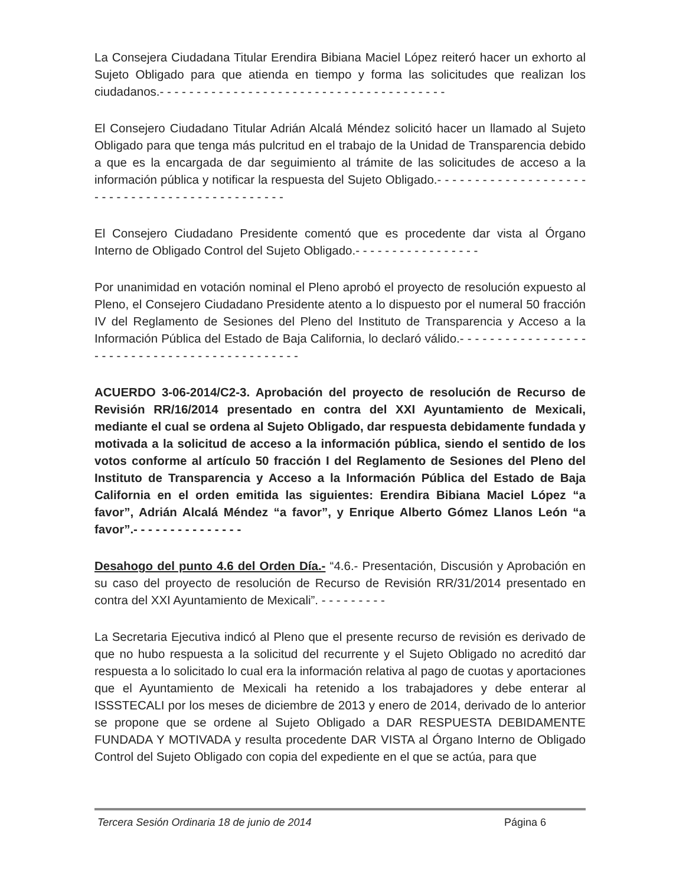La Consejera Ciudadana Titular Erendira Bibiana Maciel López reiteró hacer un exhorto al Sujeto Obligado para que atienda en tiempo y forma las solicitudes que realizan los ciudadanos.- - - - - - - - - - - - - - - - - - - - - - - - - - - - - - - - - - - - - - -
El Consejero Ciudadano Titular Adrián Alcalá Méndez solicitó hacer un llamado al Sujeto Obligado para que tenga más pulcritud en el trabajo de la Unidad de Transparencia debido a que es la encargada de dar seguimiento al trámite de las solicitudes de acceso a la información pública y notificar la respuesta del Sujeto Obligado.- - - - - - - - - - - - - - - - - - - - - - - - - - - - - - - - - - - - - - - - - - - - - -
El Consejero Ciudadano Presidente comentó que es procedente dar vista al Órgano Interno de Obligado Control del Sujeto Obligado.- - - - - - - - - - - - - - - - -
Por unanimidad en votación nominal el Pleno aprobó el proyecto de resolución expuesto al Pleno, el Consejero Ciudadano Presidente atento a lo dispuesto por el numeral 50 fracción IV del Reglamento de Sesiones del Pleno del Instituto de Transparencia y Acceso a la Información Pública del Estado de Baja California, lo declaró válido.- - - - - - - - - - - - - - - - - - - - - - - - - - - - - - - - - - - - - - - - - - - - -
ACUERDO 3-06-2014/C2-3. Aprobación del proyecto de resolución de Recurso de Revisión RR/16/2014 presentado en contra del XXI Ayuntamiento de Mexicali, mediante el cual se ordena al Sujeto Obligado, dar respuesta debidamente fundada y motivada a la solicitud de acceso a la información pública, siendo el sentido de los votos conforme al artículo 50 fracción I del Reglamento de Sesiones del Pleno del Instituto de Transparencia y Acceso a la Información Pública del Estado de Baja California en el orden emitida las siguientes: Erendira Bibiana Maciel López “a favor”, Adrián Alcalá Méndez “a favor”, y Enrique Alberto Gómez Llanos León “a favor”.- - - - - - - - - - - - - - -
Desahogo del punto 4.6 del Orden Día.- “4.6.- Presentación, Discusión y Aprobación en su caso del proyecto de resolución de Recurso de Revisión RR/31/2014 presentado en contra del XXI Ayuntamiento de Mexicali”. - - - - - - - - -
La Secretaria Ejecutiva indicó al Pleno que el presente recurso de revisión es derivado de que no hubo respuesta a la solicitud del recurrente y el Sujeto Obligado no acreditó dar respuesta a lo solicitado lo cual era la información relativa al pago de cuotas y aportaciones que el Ayuntamiento de Mexicali ha retenido a los trabajadores y debe enterar al ISSSTECALI por los meses de diciembre de 2013 y enero de 2014, derivado de lo anterior se propone que se ordene al Sujeto Obligado a DAR RESPUESTA DEBIDAMENTE FUNDADA Y MOTIVADA y resulta procedente DAR VISTA al Órgano Interno de Obligado Control del Sujeto Obligado con copia del expediente en el que se actúa, para que
Tercera Sesión Ordinaria 18 de junio de 2014 Página 6